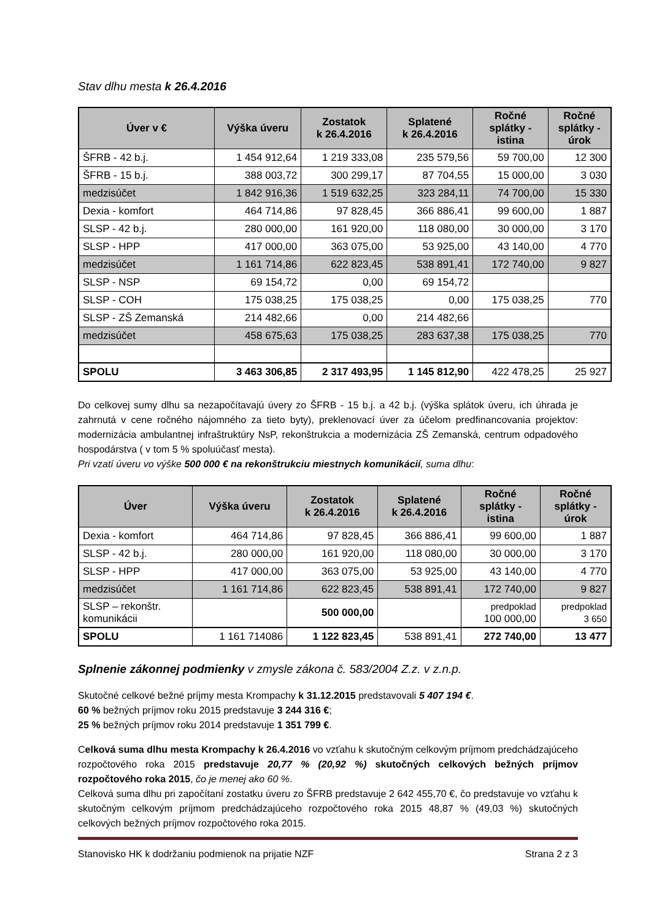Stav dlhu mesta k 26.4.2016
| Úver v € | Výška úveru | Zostatok k 26.4.2016 | Splatené k 26.4.2016 | Ročné splátky - istina | Ročné splátky - úrok |
| --- | --- | --- | --- | --- | --- |
| ŠFRB - 42 b.j. | 1 454 912,64 | 1 219 333,08 | 235 579,56 | 59 700,00 | 12 300 |
| ŠFRB - 15 b.j. | 388 003,72 | 300 299,17 | 87 704,55 | 15 000,00 | 3 030 |
| medzisúčet | 1 842 916,36 | 1 519 632,25 | 323 284,11 | 74 700,00 | 15 330 |
| Dexia - komfort | 464 714,86 | 97 828,45 | 366 886,41 | 99 600,00 | 1 887 |
| SLSP - 42 b.j. | 280 000,00 | 161 920,00 | 118 080,00 | 30 000,00 | 3 170 |
| SLSP - HPP | 417 000,00 | 363 075,00 | 53 925,00 | 43 140,00 | 4 770 |
| medzisúčet | 1 161 714,86 | 622 823,45 | 538 891,41 | 172 740,00 | 9 827 |
| SLSP - NSP | 69 154,72 | 0,00 | 69 154,72 | | |
| SLSP - COH | 175 038,25 | 175 038,25 | 0,00 | 175 038,25 | 770 |
| SLSP - ZŠ Zemanská | 214 482,66 | 0,00 | 214 482,66 | | |
| medzisúčet | 458 675,63 | 175 038,25 | 283 637,38 | 175 038,25 | 770 |
| SPOLU | 3 463 306,85 | 2 317 493,95 | 1 145 812,90 | 422 478,25 | 25 927 |
Do celkovej sumy dlhu sa nezapočítavajú úvery zo ŠFRB - 15 b.j. a 42 b.j. (výška splátok úveru, ich úhrada je zahrnutá v cene ročného nájomného za tieto byty), preklenovací úver za účelom predfinancovania projektov: modernizácia ambulantnej infraštruktúry NsP, rekonštrukcia a modernizácia ZŠ Zemanská, centrum odpadového hospodárstva ( v tom 5 % spoluúčasť mesta).
Pri vzatí úveru vo výške 500 000 € na rekonštrukciu miestnych komunikácií, suma dlhu:
| Úver | Výška úveru | Zostatok k 26.4.2016 | Splatené k 26.4.2016 | Ročné splátky - istina | Ročné splátky - úrok |
| --- | --- | --- | --- | --- | --- |
| Dexia - komfort | 464 714,86 | 97 828,45 | 366 886,41 | 99 600,00 | 1 887 |
| SLSP - 42 b.j. | 280 000,00 | 161 920,00 | 118 080,00 | 30 000,00 | 3 170 |
| SLSP - HPP | 417 000,00 | 363 075,00 | 53 925,00 | 43 140,00 | 4 770 |
| medzisúčet | 1 161 714,86 | 622 823,45 | 538 891,41 | 172 740,00 | 9 827 |
| SLSP – rekonštr. komunikácii | | 500 000,00 | | predpoklad 100 000,00 | predpoklad 3 650 |
| SPOLU | 1 161 714086 | 1 122 823,45 | 538 891,41 | 272 740,00 | 13 477 |
Splnenie zákonnej podmienky v zmysle zákona č. 583/2004 Z.z. v z.n.p.
Skutočné celkové bežné príjmy mesta Krompachy k 31.12.2015 predstavovali 5 407 194 €.
60 % bežných príjmov roku 2015 predstavuje 3 244 316 €;
25 % bežných príjmov roku 2014 predstavuje 1 351 799 €.
Celková suma dlhu mesta Krompachy k 26.4.2016 vo vzťahu k skutočným celkovým príjmom predchádzajúceho rozpočtového roka 2015 predstavuje 20,77 % (20,92 %) skutočných celkových bežných príjmov rozpočtového roka 2015, čo je menej ako 60 %.
Celková suma dlhu pri započítaní zostatku úveru zo ŠFRB predstavuje 2 642 455,70 €, čo predstavuje vo vzťahu k skutočným celkovým príjmom predchádzajúceho rozpočtového roka 2015 48,87 % (49,03 %) skutočných celkových bežných príjmov rozpočtového roka 2015.
Stanovisko HK k dodržaniu podmienok na prijatie NZF Strana 2 z 3